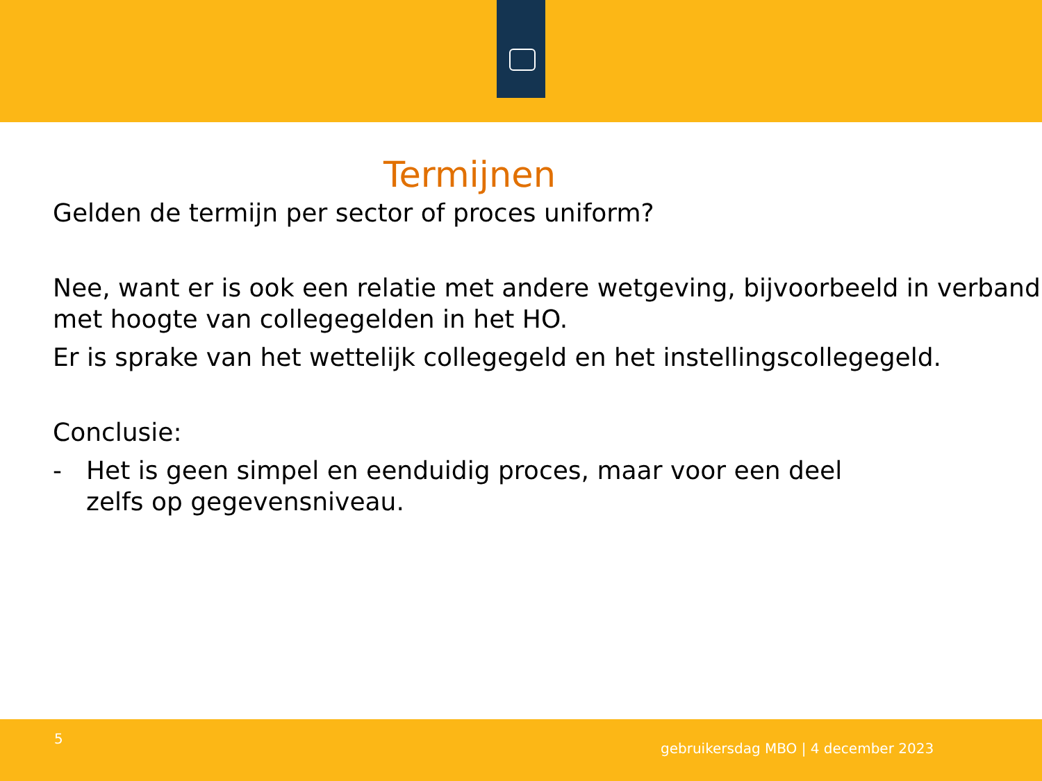Termijnen
Gelden de termijn per sector of proces uniform?
Nee, want er is ook een relatie met andere wetgeving, bijvoorbeeld in verband met hoogte van collegegelden in het HO.
Er is sprake van het wettelijk collegegeld en het instellingscollegegeld.
Conclusie:
- Het is geen simpel en eenduidig proces, maar voor een deel zelfs op gegevensniveau.
5
gebruikersdag MBO | 4 december 2023